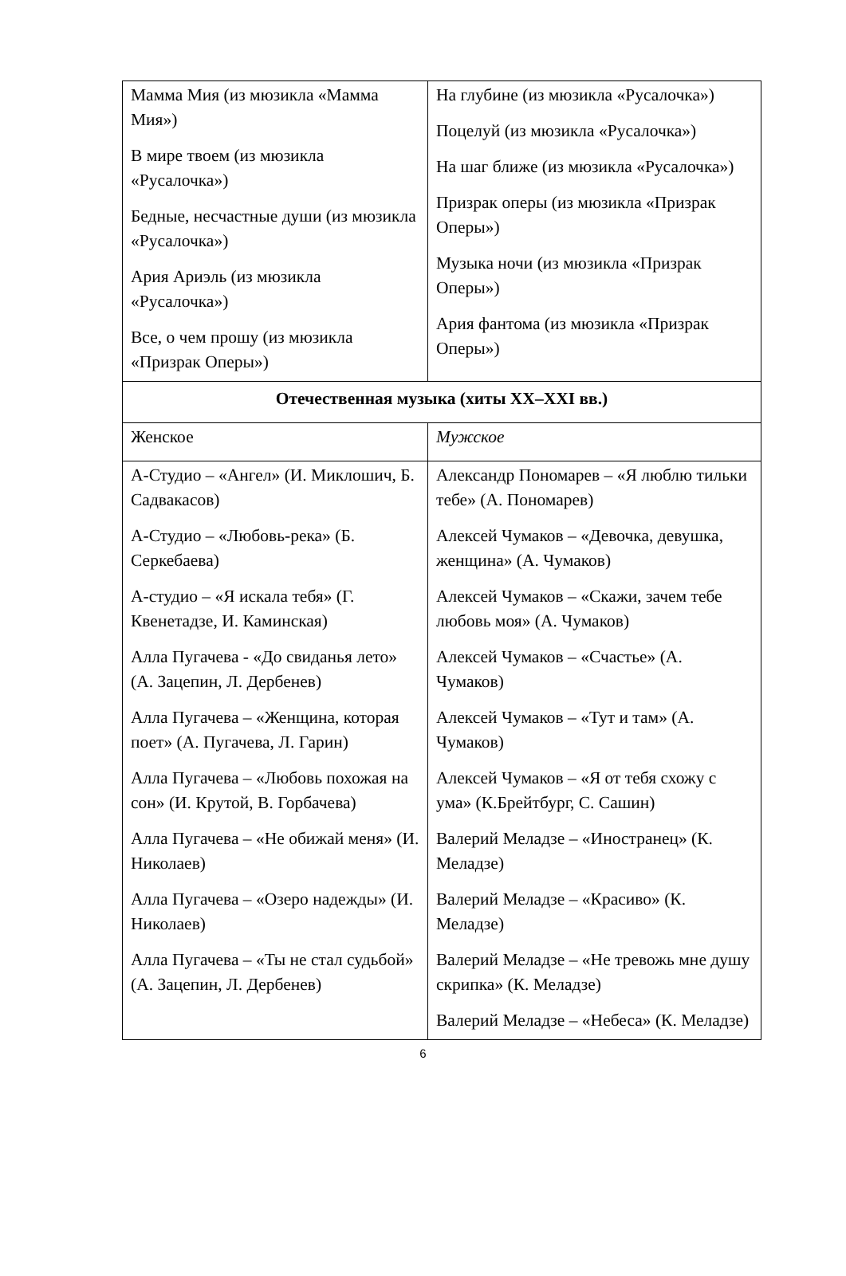| Мамма Мия (из мюзикла «Мамма Мия») В мире твоем (из мюзикла «Русалочка») Бедные, несчастные души (из мюзикла «Русалочка») Ария Ариэль (из мюзикла «Русалочка») Все, о чем прошу (из мюзикла «Призрак Оперы») | На глубине (из мюзикла «Русалочка») Поцелуй (из мюзикла «Русалочка») На шаг ближе (из мюзикла «Русалочка») Призрак оперы (из мюзикла «Призрак Оперы») Музыка ночи (из мюзикла «Призрак Оперы») Ария фантома (из мюзикла «Призрак Оперы») |
| Отечественная музыка (хиты XX–XXI вв.) | |
| Женское | Мужское |
| А-Студио – «Ангел» (И. Миклошич, Б. Садвакасов) А-Студио – «Любовь-река» (Б. Серкебаева) А-студио – «Я искала тебя» (Г. Квенетадзе, И. Каминская) Алла Пугачева - «До свиданья лето» (А. Зацепин, Л. Дербенев) Алла Пугачева – «Женщина, которая поет» (А. Пугачева, Л. Гарин) Алла Пугачева – «Любовь похожая на сон» (И. Крутой, В. Горбачева) Алла Пугачева – «Не обижай меня» (И. Николаев) Алла Пугачева – «Озеро надежды» (И. Николаев) Алла Пугачева – «Ты не стал судьбой» (А. Зацепин, Л. Дербенев) | Александр Пономарев – «Я люблю тильки тебе» (А. Пономарев) Алексей Чумаков – «Девочка, девушка, женщина» (А. Чумаков) Алексей Чумаков – «Скажи, зачем тебе любовь моя» (А. Чумаков) Алексей Чумаков – «Счастье» (А. Чумаков) Алексей Чумаков – «Тут и там» (А. Чумаков) Алексей Чумаков – «Я от тебя схожу с ума» (К.Брейтбург, С. Сашин) Валерий Меладзе – «Иностранец» (К. Меладзе) Валерий Меладзе – «Красиво» (К. Меладзе) Валерий Меладзе – «Не тревожь мне душу скрипка» (К. Меладзе) Валерий Меладзе – «Небеса» (К. Меладзе) |
6